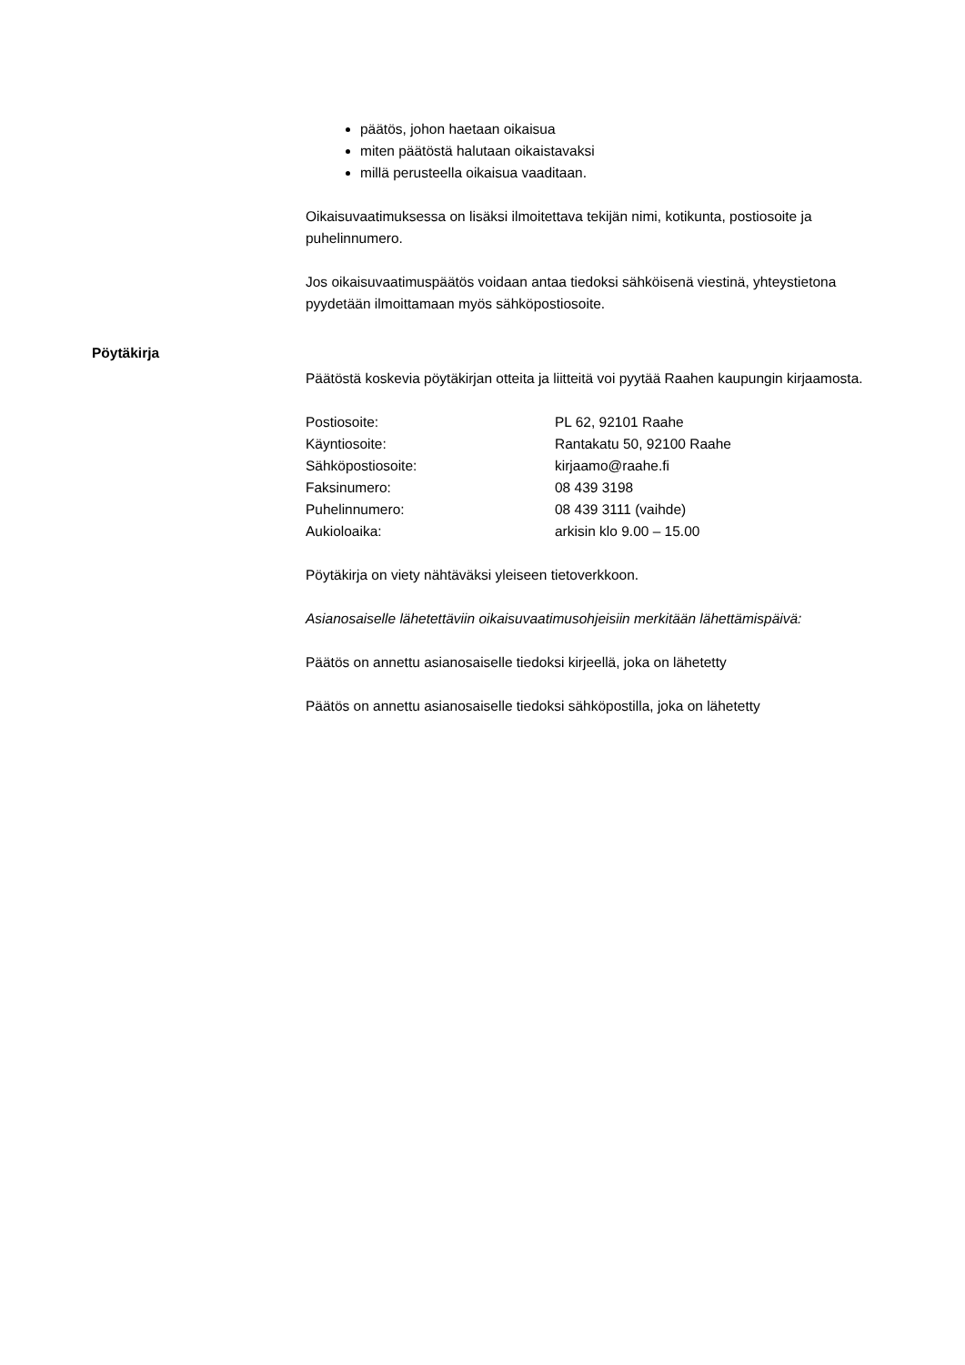päätös, johon haetaan oikaisua
miten päätöstä halutaan oikaistavaksi
millä perusteella oikaisua vaaditaan.
Oikaisuvaatimuksessa on lisäksi ilmoitettava tekijän nimi, kotikunta, postiosoite ja puhelinnumero.
Jos oikaisuvaatimuspäätös voidaan antaa tiedoksi sähköisenä viestinä, yhteystietona pyydetään ilmoittamaan myös sähköpostiosoite.
Pöytäkirja
Päätöstä koskevia pöytäkirjan otteita ja liitteitä voi pyytää Raahen kaupungin kirjaamosta.
| Postiosoite: | PL 62, 92101 Raahe |
| Käyntiosoite: | Rantakatu 50, 92100 Raahe |
| Sähköpostiosoite: | kirjaamo@raahe.fi |
| Faksinumero: | 08 439 3198 |
| Puhelinnumero: | 08 439 3111 (vaihde) |
| Aukioloaika: | arkisin klo 9.00 – 15.00 |
Pöytäkirja on viety nähtäväksi yleiseen tietoverkkoon.
Asianosaiselle lähetettäviin oikaisuvaatimusohjeisiin merkitään lähettämispäivä:
Päätös on annettu asianosaiselle tiedoksi kirjeellä, joka on lähetetty
Päätös on annettu asianosaiselle tiedoksi sähköpostilla, joka on lähetetty